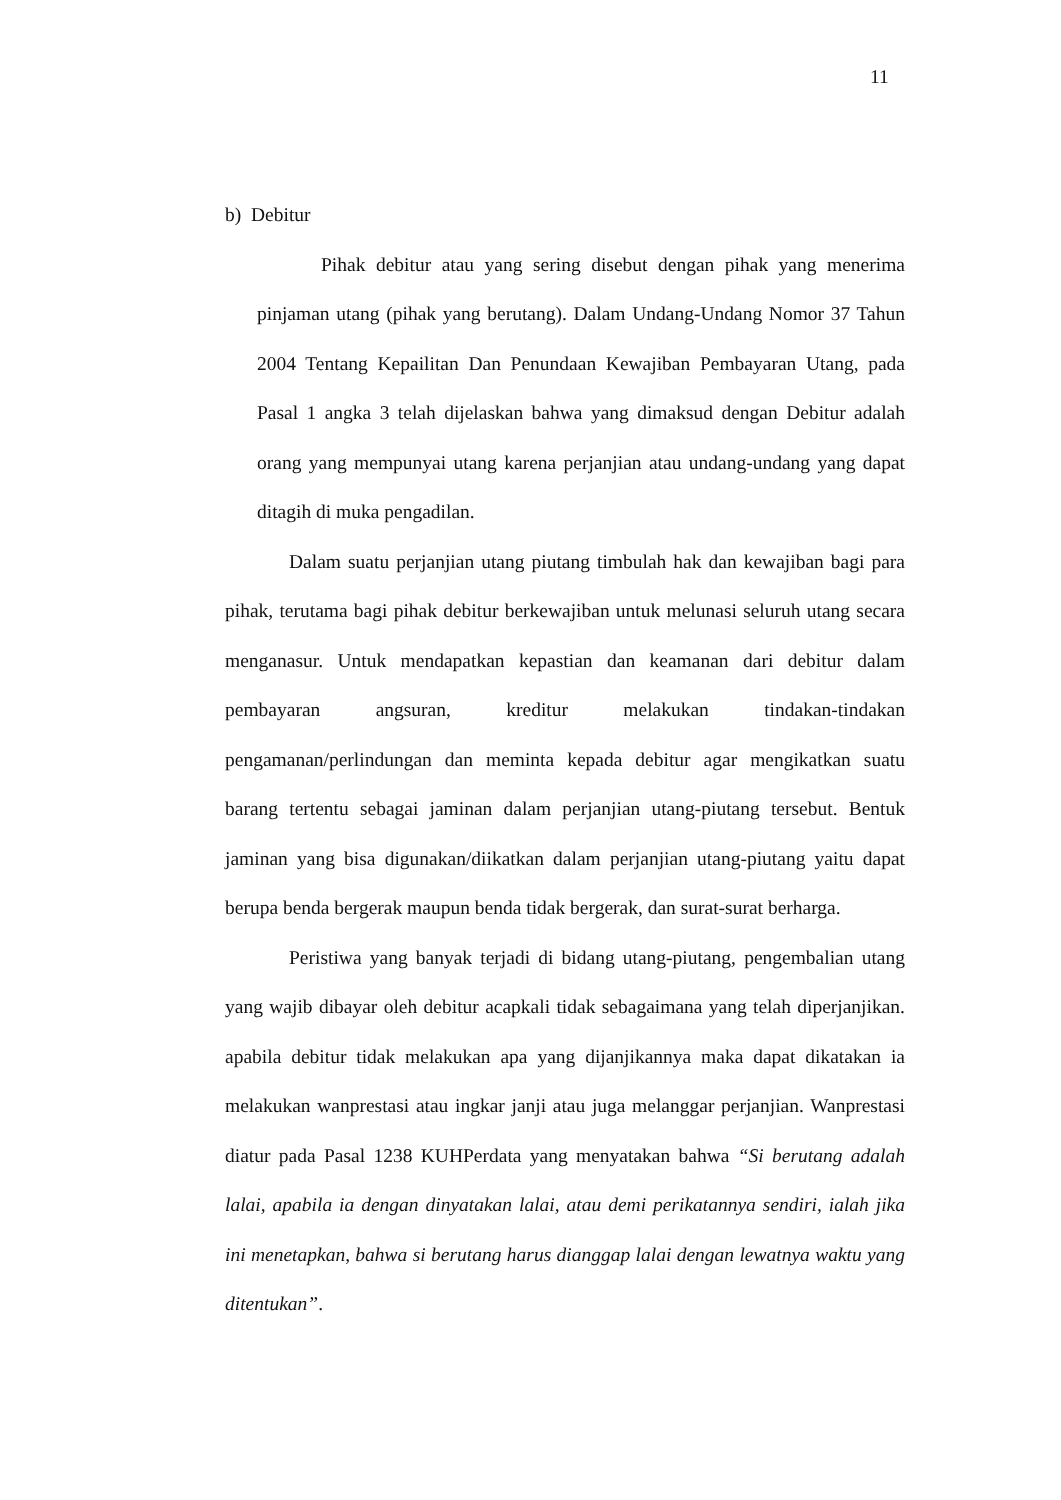11
b) Debitur
Pihak debitur atau yang sering disebut dengan pihak yang menerima pinjaman utang (pihak yang berutang). Dalam Undang-Undang Nomor 37 Tahun 2004 Tentang Kepailitan Dan Penundaan Kewajiban Pembayaran Utang, pada Pasal 1 angka 3 telah dijelaskan bahwa yang dimaksud dengan Debitur adalah orang yang mempunyai utang karena perjanjian atau undang-undang yang dapat ditagih di muka pengadilan.
Dalam suatu perjanjian utang piutang timbulah hak dan kewajiban bagi para pihak, terutama bagi pihak debitur berkewajiban untuk melunasi seluruh utang secara menganasur. Untuk mendapatkan kepastian dan keamanan dari debitur dalam pembayaran angsuran, kreditur melakukan tindakan-tindakan pengamanan/perlindungan dan meminta kepada debitur agar mengikatkan suatu barang tertentu sebagai jaminan dalam perjanjian utang-piutang tersebut. Bentuk jaminan yang bisa digunakan/diikatkan dalam perjanjian utang-piutang yaitu dapat berupa benda bergerak maupun benda tidak bergerak, dan surat-surat berharga.
Peristiwa yang banyak terjadi di bidang utang-piutang, pengembalian utang yang wajib dibayar oleh debitur acapkali tidak sebagaimana yang telah diperjanjikan. apabila debitur tidak melakukan apa yang dijanjikannya maka dapat dikatakan ia melakukan wanprestasi atau ingkar janji atau juga melanggar perjanjian. Wanprestasi diatur pada Pasal 1238 KUHPerdata yang menyatakan bahwa “Si berutang adalah lalai, apabila ia dengan dinyatakan lalai, atau demi perikatannya sendiri, ialah jika ini menetapkan, bahwa si berutang harus dianggap lalai dengan lewatnya waktu yang ditentukan”.